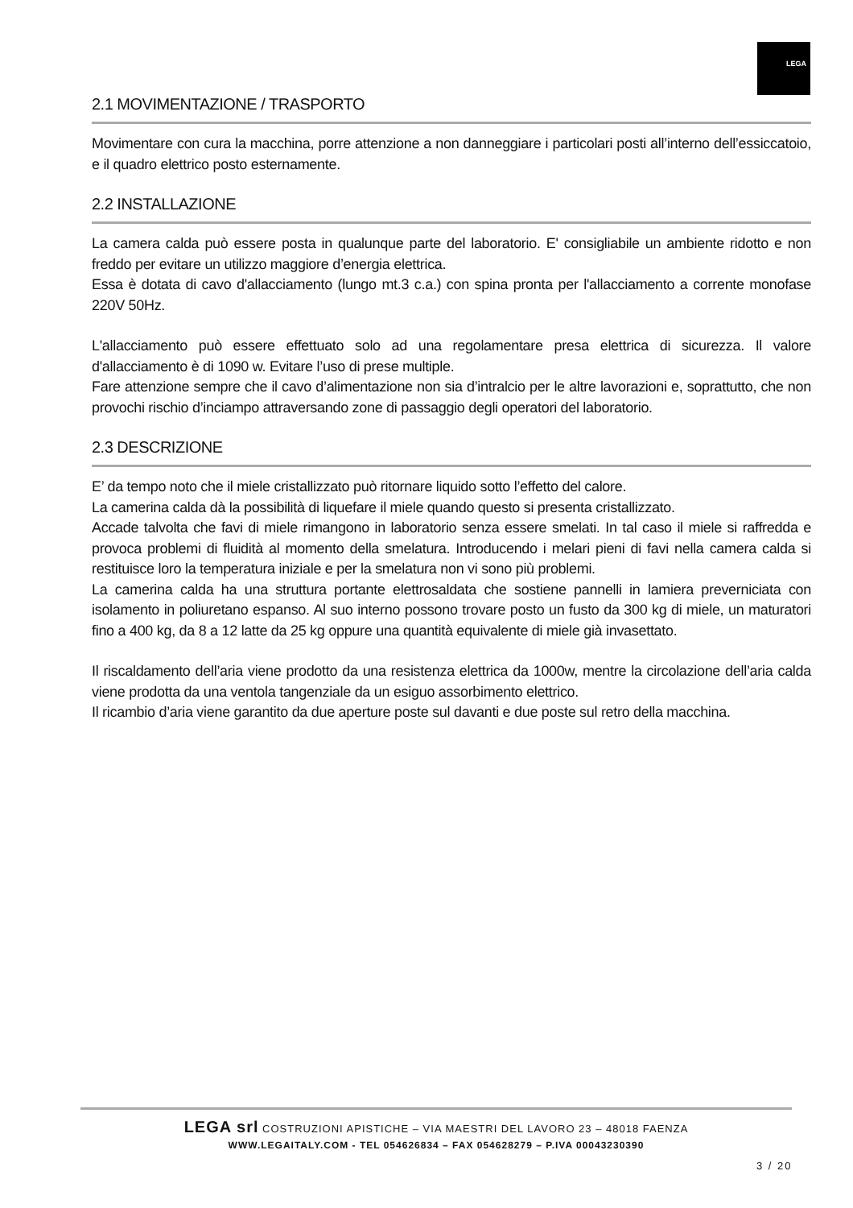LEGA
2.1 MOVIMENTAZIONE / TRASPORTO
Movimentare con cura la macchina, porre attenzione a non danneggiare i particolari posti all’interno dell’essiccatoio, e il quadro elettrico posto esternamente.
2.2 INSTALLAZIONE
La camera calda può essere posta in qualunque parte del laboratorio. E' consigliabile un ambiente ridotto e non freddo per evitare un utilizzo maggiore d’energia elettrica.
Essa è dotata di cavo d'allacciamento (lungo mt.3 c.a.) con spina pronta per l'allacciamento a corrente monofase 220V 50Hz.
L'allacciamento può essere effettuato solo ad una regolamentare presa elettrica di sicurezza. Il valore d'allacciamento è di 1090 w. Evitare l’uso di prese multiple.
Fare attenzione sempre che il cavo d’alimentazione non sia d’intralcio per le altre lavorazioni e, soprattutto, che non provochi rischio d’inciampo attraversando zone di passaggio degli operatori del laboratorio.
2.3 DESCRIZIONE
E’ da tempo noto che il miele cristallizzato può ritornare liquido sotto l’effetto del calore.
La camerina calda dà la possibilità di liquefare il miele quando questo si presenta cristallizzato.
Accade talvolta che favi di miele rimangono in laboratorio senza essere smelati. In tal caso il miele si raffredda e provoca problemi di fluidità al momento della smelatura. Introducendo i melari pieni di favi nella camera calda si restituisce loro la temperatura iniziale e per la smelatura non vi sono più problemi.
La camerina calda ha una struttura portante elettrosaldata che sostiene pannelli in lamiera preverniciata con isolamento in poliuretano espanso. Al suo interno possono trovare posto un fusto da 300 kg di miele, un maturatori fino a 400 kg, da 8 a 12 latte da 25 kg oppure una quantità equivalente di miele già invasettato.
Il riscaldamento dell’aria viene prodotto da una resistenza elettrica da 1000w, mentre la circolazione dell’aria calda viene prodotta da una ventola tangenziale da un esiguo assorbimento elettrico.
Il ricambio d’aria viene garantito da due aperture poste sul davanti e due poste sul retro della macchina.
LEGA srl COSTRUZIONI APISTICHE – VIA MAESTRI DEL LAVORO 23 – 48018 FAENZA
WWW.LEGAITALY.COM - TEL 054626834 – FAX 054628279 – P.IVA 00043230390
3 / 20